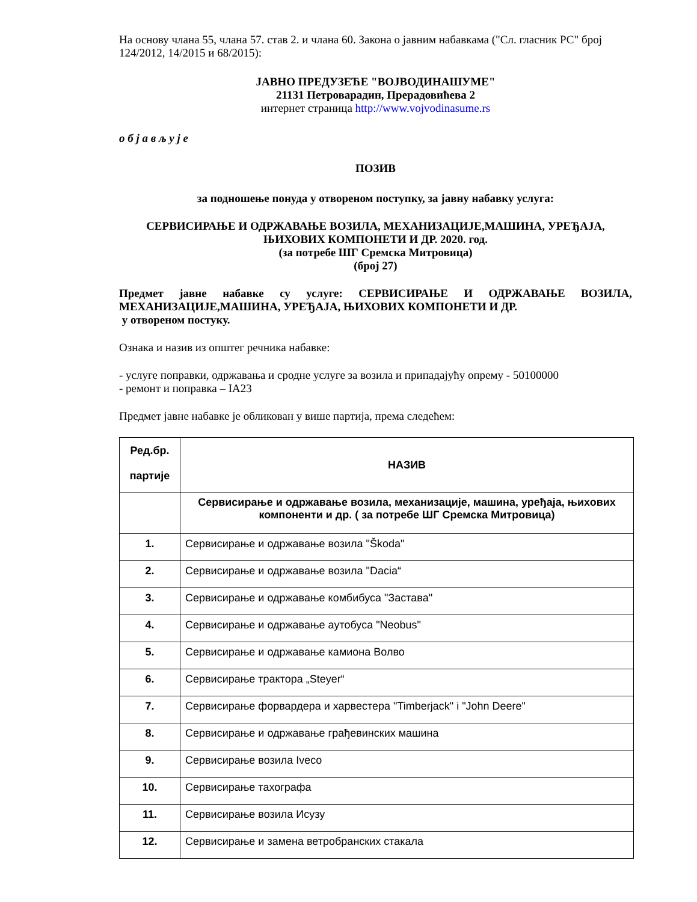На основу члана 55, члана 57. став 2. и члана 60. Закона о јавним набавкама ("Сл. гласник РС" број 124/2012, 14/2015 и 68/2015):
ЈАВНО ПРЕДУЗЕЋЕ "ВОЈВОДИНАШУМЕ"
21131 Петроварадин, Прерадовићева 2
интернет страница http://www.vojvodinasume.rs
о б ј а в љ у ј е
ПОЗИВ
за подношење понуда у отвореном поступку, за јавну набавку услуга:
СЕРВИСИРАЊЕ И ОДРЖАВАЊЕ ВОЗИЛА, МЕХАНИЗАЦИЈЕ,МАШИНА, УРЕЂАЈА, ЊИХОВИХ КОМПОНЕТИ И ДР. 2020. год.
(за потребе ШГ Сремска Митровица)
(број 27)
Предмет јавне набавке су услуге: СЕРВИСИРАЊЕ И ОДРЖАВАЊЕ ВОЗИЛА, МЕХАНИЗАЦИЈЕ,МАШИНА, УРЕЂАЈА, ЊИХОВИХ КОМПОНЕТИ И ДР.
у отвореном постуку.
Ознака и назив из општег речника набавке:
- услуге поправки, одржавања и сродне услуге за возила и припадајућу опрему - 50100000
- ремонт и поправка – IA23
Предмет јавне набавке је обликован у више партија, према следећем:
| Ред.бр. партије | НАЗИВ |
| | Сервисирање и одржавање возила, механизације, машина, уређаја, њихових компоненти и др. ( за потребе ШГ Сремска Митровица) |
| 1. | Сервисирање и одржавање возила "Škoda" |
| 2. | Сервисирање и одржавање возила "Dacia“ |
| 3. | Сервисирање и одржавање комбибуса "Застава" |
| 4. | Сервисирање и одржавање аутобуса "Neobus" |
| 5. | Сервисирање и одржавање камиона Волво |
| 6. | Сервисирање трактора „Steyer“ |
| 7. | Сервисирање форвардера и харвестера "Timberjack" i "John Deere" |
| 8. | Сервисирање и одржавање грађевинских машина |
| 9. | Сервисирање возила Iveco |
| 10. | Сервисирање тахографа |
| 11. | Сервисирање возила Исузу |
| 12. | Сервисирање и замена ветробранских стакала |